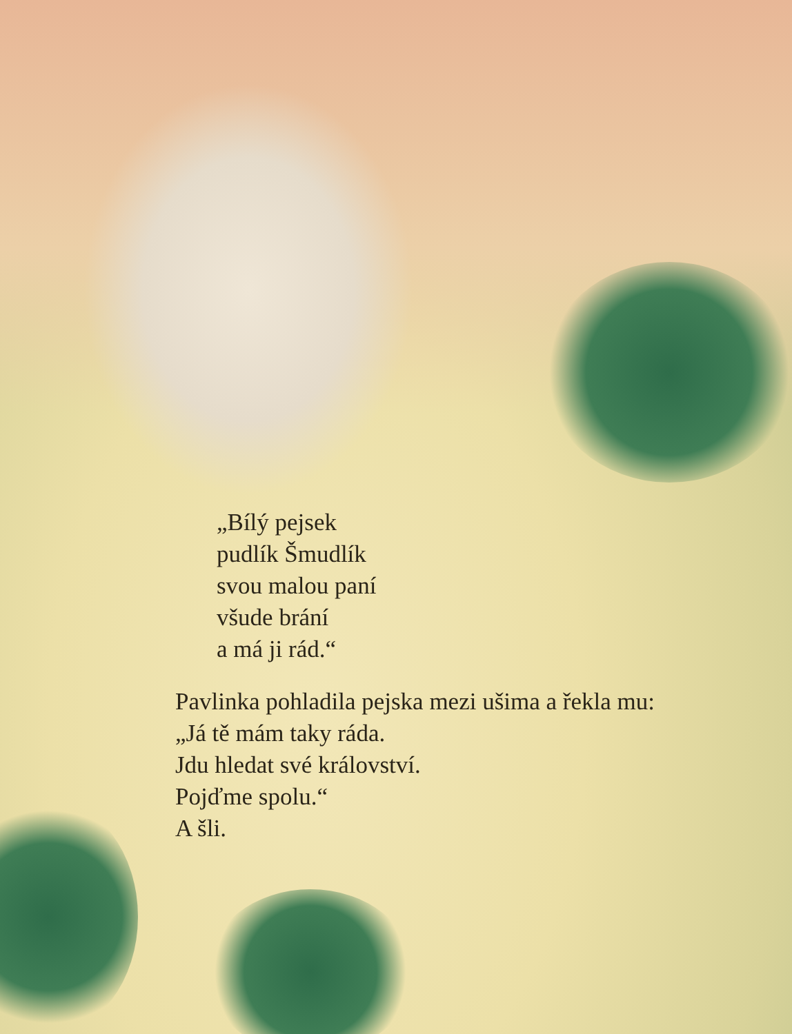„Bílý pejsek
pudlík Šmudlík
svou malou paní
všude brání
a má ji rád.“
Pavlinka pohladila pejska mezi ušima a řekla mu:
„Já tě mám taky ráda.
Jdu hledat své království.
Pojďme spolu.“
A šli.